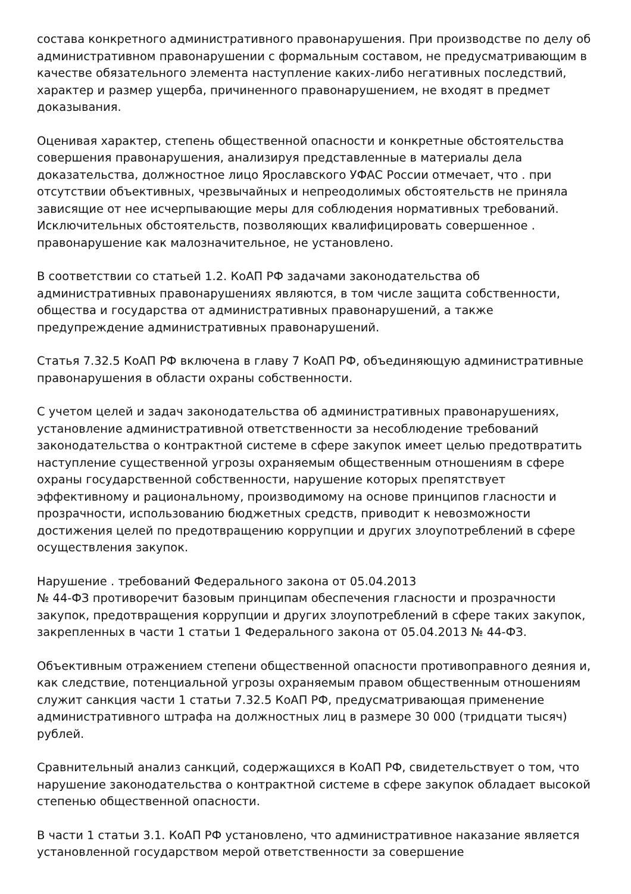состава конкретного административного правонарушения. При производстве по делу об административном правонарушении с формальным составом, не предусматривающим в качестве обязательного элемента наступление каких-либо негативных последствий, характер и размер ущерба, причиненного правонарушением, не входят в предмет доказывания.
Оценивая характер, степень общественной опасности и конкретные обстоятельства совершения правонарушения, анализируя представленные в материалы дела доказательства, должностное лицо Ярославского УФАС России отмечает, что . при отсутствии объективных, чрезвычайных и непреодолимых обстоятельств не приняла зависящие от нее исчерпывающие меры для соблюдения нормативных требований. Исключительных обстоятельств, позволяющих квалифицировать совершенное . правонарушение как малозначительное, не установлено.
В соответствии со статьей 1.2. КоАП РФ задачами законодательства об административных правонарушениях являются, в том числе защита собственности, общества и государства от административных правонарушений, а также предупреждение административных правонарушений.
Статья 7.32.5 КоАП РФ включена в главу 7 КоАП РФ, объединяющую административные правонарушения в области охраны собственности.
С учетом целей и задач законодательства об административных правонарушениях, установление административной ответственности за несоблюдение требований законодательства о контрактной системе в сфере закупок имеет целью предотвратить наступление существенной угрозы охраняемым общественным отношениям в сфере охраны государственной собственности, нарушение которых препятствует эффективному и рациональному, производимому на основе принципов гласности и прозрачности, использованию бюджетных средств, приводит к невозможности достижения целей по предотвращению коррупции и других злоупотреблений в сфере осуществления закупок.
Нарушение . требований Федерального закона от 05.04.2013
№ 44-ФЗ противоречит базовым принципам обеспечения гласности и прозрачности закупок, предотвращения коррупции и других злоупотреблений в сфере таких закупок, закрепленных в части 1 статьи 1 Федерального закона от 05.04.2013 № 44-ФЗ.
Объективным отражением степени общественной опасности противоправного деяния и, как следствие, потенциальной угрозы охраняемым правом общественным отношениям служит санкция части 1 статьи 7.32.5 КоАП РФ, предусматривающая применение административного штрафа на должностных лиц в размере 30 000 (тридцати тысяч) рублей.
Сравнительный анализ санкций, содержащихся в КоАП РФ, свидетельствует о том, что нарушение законодательства о контрактной системе в сфере закупок обладает высокой степенью общественной опасности.
В части 1 статьи 3.1. КоАП РФ установлено, что административное наказание является установленной государством мерой ответственности за совершение